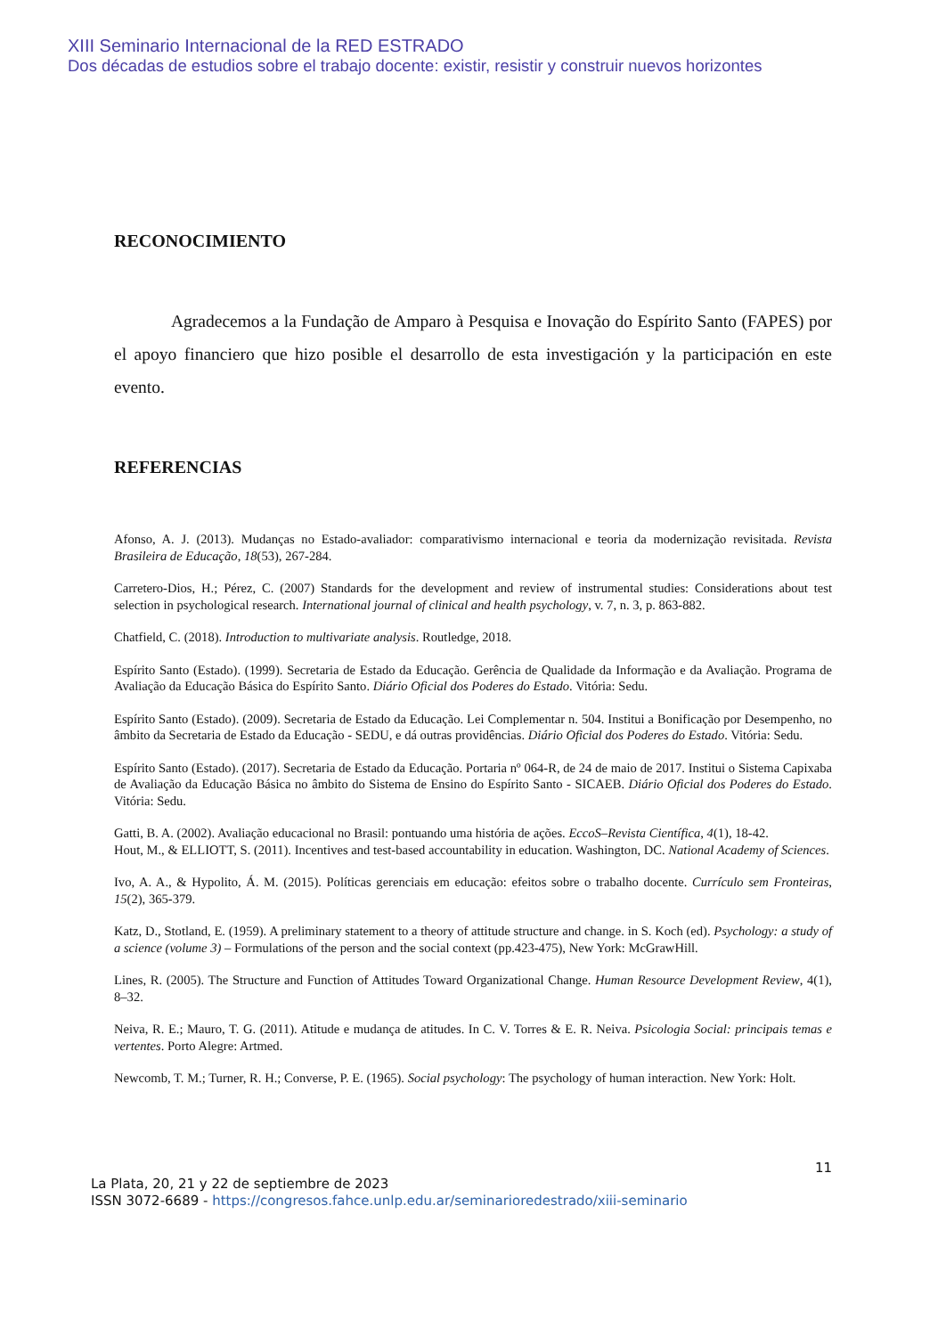XIII Seminario Internacional de la RED ESTRADO
Dos décadas de estudios sobre el trabajo docente: existir, resistir y construir nuevos horizontes
RECONOCIMIENTO
Agradecemos a la Fundação de Amparo à Pesquisa e Inovação do Espírito Santo (FAPES) por el apoyo financiero que hizo posible el desarrollo de esta investigación y la participación en este evento.
REFERENCIAS
Afonso, A. J. (2013). Mudanças no Estado-avaliador: comparativismo internacional e teoria da modernização revisitada. Revista Brasileira de Educação, 18(53), 267-284.
Carretero-Dios, H.; Pérez, C. (2007) Standards for the development and review of instrumental studies: Considerations about test selection in psychological research. International journal of clinical and health psychology, v. 7, n. 3, p. 863-882.
Chatfield, C. (2018). Introduction to multivariate analysis. Routledge, 2018.
Espírito Santo (Estado). (1999). Secretaria de Estado da Educação. Gerência de Qualidade da Informação e da Avaliação. Programa de Avaliação da Educação Básica do Espírito Santo. Diário Oficial dos Poderes do Estado. Vitória: Sedu.
Espírito Santo (Estado). (2009). Secretaria de Estado da Educação. Lei Complementar n. 504. Institui a Bonificação por Desempenho, no âmbito da Secretaria de Estado da Educação - SEDU, e dá outras providências. Diário Oficial dos Poderes do Estado. Vitória: Sedu.
Espírito Santo (Estado). (2017). Secretaria de Estado da Educação. Portaria nº 064-R, de 24 de maio de 2017. Institui o Sistema Capixaba de Avaliação da Educação Básica no âmbito do Sistema de Ensino do Espírito Santo - SICAEB. Diário Oficial dos Poderes do Estado. Vitória: Sedu.
Gatti, B. A. (2002). Avaliação educacional no Brasil: pontuando uma história de ações. EccoS–Revista Científica, 4(1), 18-42.
Hout, M., & ELLIOTT, S. (2011). Incentives and test-based accountability in education. Washington, DC. National Academy of Sciences.
Ivo, A. A., & Hypolito, Á. M. (2015). Políticas gerenciais em educação: efeitos sobre o trabalho docente. Currículo sem Fronteiras, 15(2), 365-379.
Katz, D., Stotland, E. (1959). A preliminary statement to a theory of attitude structure and change. in S. Koch (ed). Psychology: a study of a science (volume 3) – Formulations of the person and the social context (pp.423-475), New York: McGrawHill.
Lines, R. (2005). The Structure and Function of Attitudes Toward Organizational Change. Human Resource Development Review, 4(1), 8–32.
Neiva, R. E.; Mauro, T. G. (2011). Atitude e mudança de atitudes. In C. V. Torres & E. R. Neiva. Psicologia Social: principais temas e vertentes. Porto Alegre: Artmed.
Newcomb, T. M.; Turner, R. H.; Converse, P. E. (1965). Social psychology: The psychology of human interaction. New York: Holt.
11
La Plata, 20, 21 y 22 de septiembre de 2023
ISSN 3072-6689 - https://congresos.fahce.unlp.edu.ar/seminarioredestrado/xiii-seminario